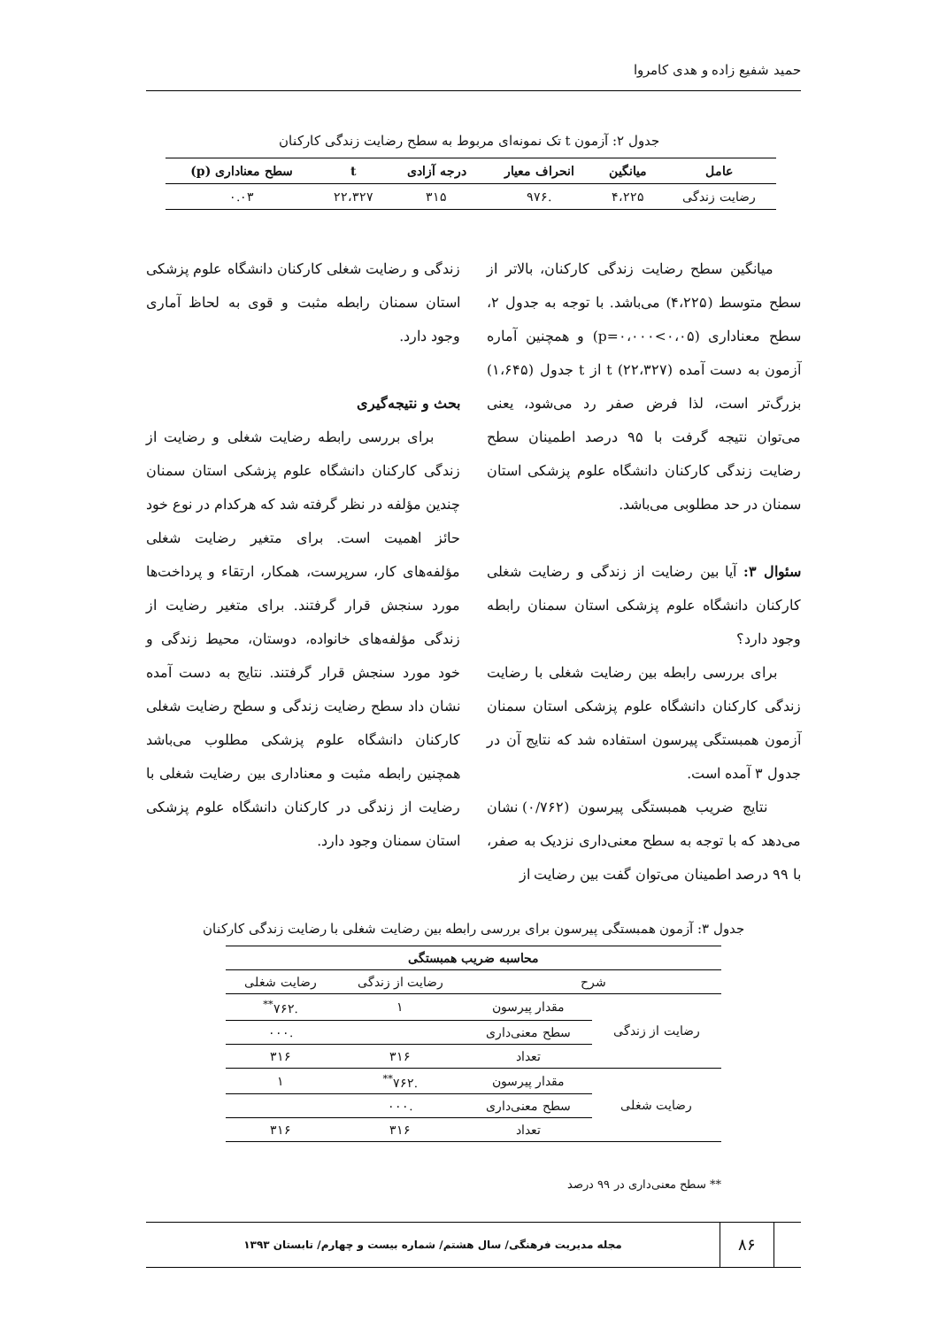حمید شفیع زاده و هدی کامروا
جدول ۲: آزمون t تک نمونه‌ای مربوط به سطح رضایت زندگی کارکنان
| عامل | میانگین | انحراف معیار | درجه آزادی | t | سطح معناداری (p) |
| --- | --- | --- | --- | --- | --- |
| رضایت زندگی | ۴،۲۲۵ | .۹۷۶ | ۳۱۵ | ۲۲،۳۲۷ | ۰.۰۳ |
میانگین سطح رضایت زندگی کارکنان، بالاتر از سطح متوسط (۴،۲۲۵) می‌باشد. با توجه به جدول ۲، سطح معناداری (p=۰،۰۰۰<۰،۰۵) و همچنین آماره آزمون به دست آمده t (۲۲،۳۲۷) از t جدول (۱،۶۴۵) بزرگ‌تر است، لذا فرض صفر رد می‌شود، یعنی می‌توان نتیجه گرفت با ۹۵ درصد اطمینان سطح رضایت زندگی کارکنان دانشگاه علوم پزشکی استان سمنان در حد مطلوبی می‌باشد.
سئوال ۳: آیا بین رضایت از زندگی و رضایت شغلی کارکنان دانشگاه علوم پزشکی استان سمنان رابطه وجود دارد؟
برای بررسی رابطه بین رضایت شغلی با رضایت زندگی کارکنان دانشگاه علوم پزشکی استان سمنان آزمون همبستگی پیرسون استفاده شد که نتایج آن در جدول ۳ آمده است.
نتایج ضریب همبستگی پیرسون (۰/۷۶۲) نشان می‌دهد که با توجه به سطح معنی‌داری نزدیک به صفر، با ۹۹ درصد اطمینان می‌توان گفت بین رضایت از
زندگی و رضایت شغلی کارکنان دانشگاه علوم پزشکی استان سمنان رابطه مثبت و قوی به لحاظ آماری وجود دارد.
بحث و نتیجه‌گیری
برای بررسی رابطه رضایت شغلی و رضایت از زندگی کارکنان دانشگاه علوم پزشکی استان سمنان چندین مؤلفه در نظر گرفته شد که هرکدام در نوع خود حائز اهمیت است. برای متغیر رضایت شغلی مؤلفه‌های کار، سرپرست، همکار، ارتقاء و پرداخت‌ها مورد سنجش قرار گرفتند. برای متغیر رضایت از زندگی مؤلفه‌های خانواده، دوستان، محیط زندگی و خود مورد سنجش قرار گرفتند. نتایج به دست آمده نشان داد سطح رضایت زندگی و سطح رضایت شغلی کارکنان دانشگاه علوم پزشکی مطلوب می‌باشد همچنین رابطه مثبت و معناداری بین رضایت شغلی با رضایت از زندگی در کارکنان دانشگاه علوم پزشکی استان سمنان وجود دارد.
جدول ۳: آزمون همبستگی پیرسون برای بررسی رابطه بین رضایت شغلی با رضایت زندگی کارکنان
| محاسبه ضریب همبستگی | | | |
| --- | --- | --- | --- |
| شرح | | رضایت از زندگی | رضایت شغلی |
| رضایت از زندگی | مقدار پیرسون | ۱ | .۷۶۲<sup>**</sup> |
| | سطح معنی‌داری | | .۰۰۰ |
| | تعداد | ۳۱۶ | ۳۱۶ |
| رضایت شغلی | مقدار پیرسون | .۷۶۲<sup>**</sup> | ۱ |
| | سطح معنی‌داری | .۰۰۰ | |
| | تعداد | ۳۱۶ | ۳۱۶ |
** سطح معنی‌داری در ۹۹ درصد
۸۶
مجله مدیریت فرهنگی/ سال هشتم/ شماره بیست و چهارم/ تابستان ۱۳۹۳